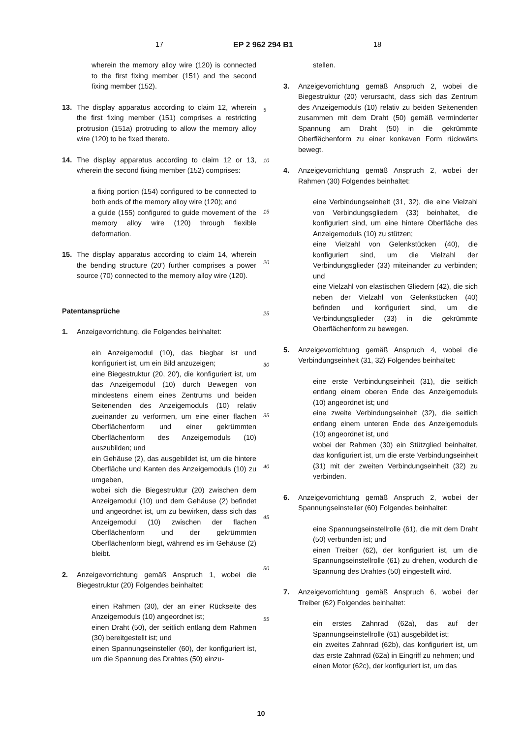17 EP 2 962 294 B1 18
5
10
15
20
25
30
35
40
45
50
55
wherein the memory alloy wire (120) is connected to the first fixing member (151) and the second fixing member (152).
13. The display apparatus according to claim 12, wherein the first fixing member (151) comprises a restricting protrusion (151a) protruding to allow the memory alloy wire (120) to be fixed thereto.
14. The display apparatus according to claim 12 or 13, wherein the second fixing member (152) comprises:
a fixing portion (154) configured to be connected to both ends of the memory alloy wire (120); and
a guide (155) configured to guide movement of the memory alloy wire (120) through flexible deformation.
15. The display apparatus according to claim 14, wherein the bending structure (20') further comprises a power source (70) connected to the memory alloy wire (120).
Patentansprüche
1. Anzeigevorrichtung, die Folgendes beinhaltet:
ein Anzeigemodul (10), das biegbar ist und konfiguriert ist, um ein Bild anzuzeigen;
eine Biegestruktur (20, 20'), die konfiguriert ist, um das Anzeigemodul (10) durch Bewegen von mindestens einem eines Zentrums und beiden Seitenenden des Anzeigemoduls (10) relativ zueinander zu verformen, um eine einer flachen Oberflächenform und einer gekrümmten Oberflächenform des Anzeigemoduls (10) auszubilden; und
ein Gehäuse (2), das ausgebildet ist, um die hintere Oberfläche und Kanten des Anzeigemoduls (10) zu umgeben,
wobei sich die Biegestruktur (20) zwischen dem Anzeigemodul (10) und dem Gehäuse (2) befindet und angeordnet ist, um zu bewirken, dass sich das Anzeigemodul (10) zwischen der flachen Oberflächenform und der gekrümmten Oberflächenform biegt, während es im Gehäuse (2) bleibt.
2. Anzeigevorrichtung gemäß Anspruch 1, wobei die Biegestruktur (20) Folgendes beinhaltet:
einen Rahmen (30), der an einer Rückseite des Anzeigemoduls (10) angeordnet ist;
einen Draht (50), der seitlich entlang dem Rahmen (30) bereitgestellt ist; und
einen Spannungseinsteller (60), der konfiguriert ist, um die Spannung des Drahtes (50) einzu-
stellen.
3. Anzeigevorrichtung gemäß Anspruch 2, wobei die Biegestruktur (20) verursacht, dass sich das Zentrum des Anzeigemoduls (10) relativ zu beiden Seitenenden zusammen mit dem Draht (50) gemäß verminderter Spannung am Draht (50) in die gekrümmte Oberflächenform zu einer konkaven Form rückwärts bewegt.
4. Anzeigevorrichtung gemäß Anspruch 2, wobei der Rahmen (30) Folgendes beinhaltet:
eine Verbindungseinheit (31, 32), die eine Vielzahl von Verbindungsgliedern (33) beinhaltet, die konfiguriert sind, um eine hintere Oberfläche des Anzeigemoduls (10) zu stützen;
eine Vielzahl von Gelenkstücken (40), die konfiguriert sind, um die Vielzahl der Verbindungsglieder (33) miteinander zu verbinden; und
eine Vielzahl von elastischen Gliedern (42), die sich neben der Vielzahl von Gelenkstücken (40) befinden und konfiguriert sind, um die Verbindungsglieder (33) in die gekrümmte Oberflächenform zu bewegen.
5. Anzeigevorrichtung gemäß Anspruch 4, wobei die Verbindungseinheit (31, 32) Folgendes beinhaltet:
eine erste Verbindungseinheit (31), die seitlich entlang einem oberen Ende des Anzeigemoduls (10) angeordnet ist; und
eine zweite Verbindungseinheit (32), die seitlich entlang einem unteren Ende des Anzeigemoduls (10) angeordnet ist, und
wobei der Rahmen (30) ein Stützglied beinhaltet, das konfiguriert ist, um die erste Verbindungseinheit (31) mit der zweiten Verbindungseinheit (32) zu verbinden.
6. Anzeigevorrichtung gemäß Anspruch 2, wobei der Spannungseinsteller (60) Folgendes beinhaltet:
eine Spannungseinstellrolle (61), die mit dem Draht (50) verbunden ist; und
einen Treiber (62), der konfiguriert ist, um die Spannungseinstellrolle (61) zu drehen, wodurch die Spannung des Drahtes (50) eingestellt wird.
7. Anzeigevorrichtung gemäß Anspruch 6, wobei der Treiber (62) Folgendes beinhaltet:
ein erstes Zahnrad (62a), das auf der Spannungseinstellrolle (61) ausgebildet ist;
ein zweites Zahnrad (62b), das konfiguriert ist, um das erste Zahnrad (62a) in Eingriff zu nehmen; und
einen Motor (62c), der konfiguriert ist, um das
10